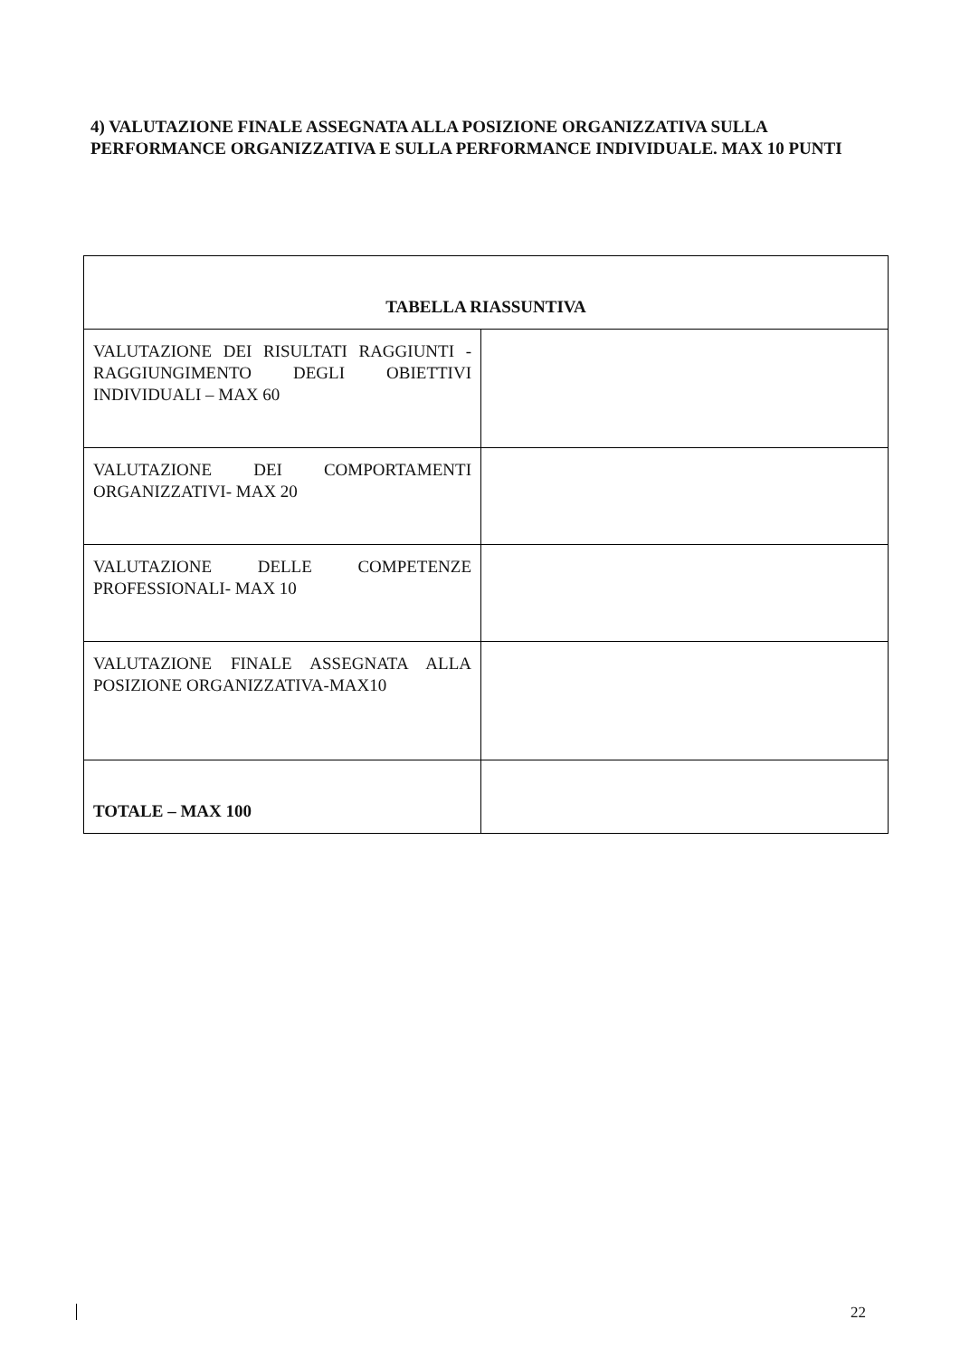4) VALUTAZIONE FINALE ASSEGNATA ALLA POSIZIONE ORGANIZZATIVA SULLA PERFORMANCE ORGANIZZATIVA E SULLA PERFORMANCE INDIVIDUALE. MAX 10 PUNTI
| TABELLA RIASSUNTIVA | |
| --- | --- |
| VALUTAZIONE DEI RISULTATI RAGGIUNTI - RAGGIUNGIMENTO DEGLI OBIETTIVI INDIVIDUALI – MAX 60 | |
| VALUTAZIONE DEI COMPORTAMENTI ORGANIZZATIVI- MAX 20 | |
| VALUTAZIONE DELLE COMPETENZE PROFESSIONALI- MAX 10 | |
| VALUTAZIONE FINALE ASSEGNATA ALLA POSIZIONE ORGANIZZATIVA-MAX10 | |
| TOTALE – MAX 100 | |
22